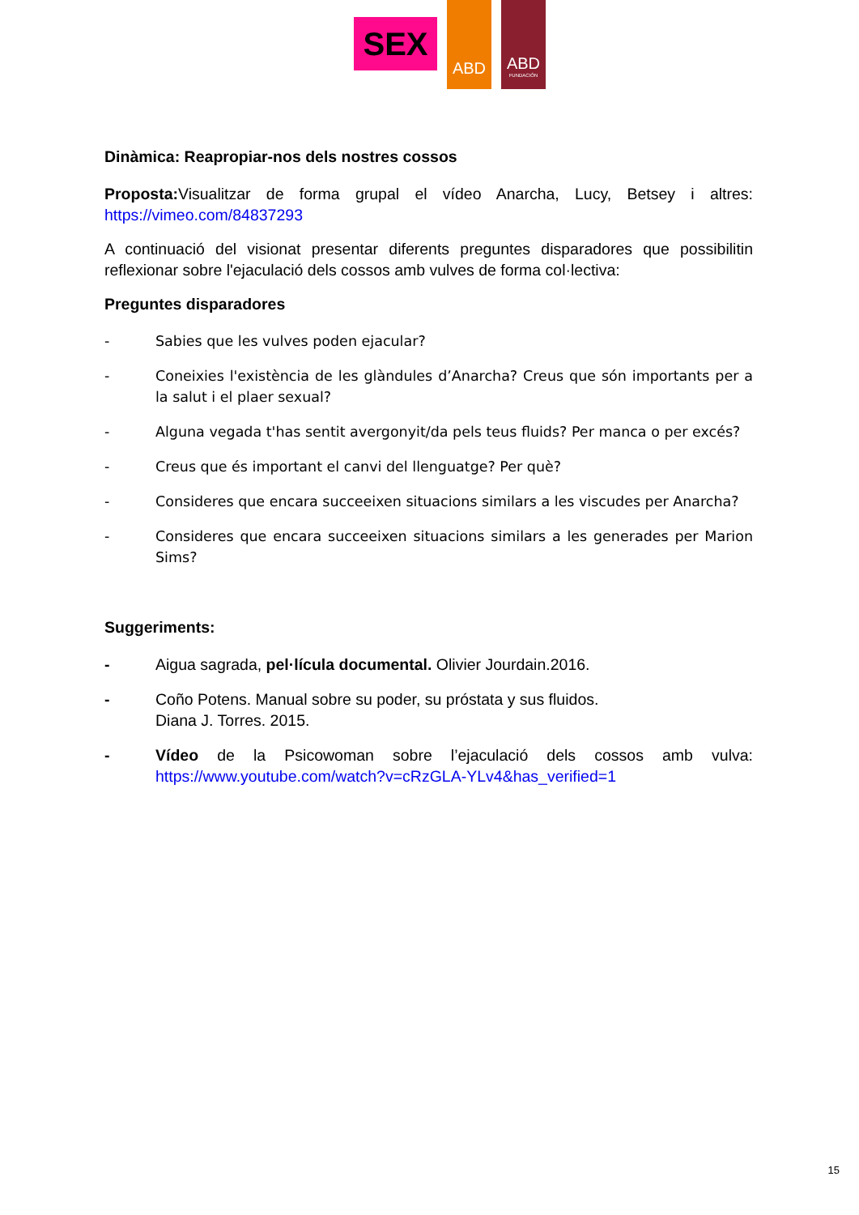SEX
ABD ABD
FUNDACIÓN
Dinàmica: Reapropiar-nos dels nostres cossos
Proposta: Visualitzar de forma grupal el vídeo Anarcha, Lucy, Betsey i altres: https://vimeo.com/84837293
A continuació del visionat presentar diferents preguntes disparadores que possibilitin reflexionar sobre l'ejaculació dels cossos amb vulves de forma col·lectiva:
Preguntes disparadores
- Sabies que les vulves poden ejacular?
- Coneixies l'existència de les glàndules d’Anarcha? Creus que són importants per a la salut i el plaer sexual?
- Alguna vegada t'has sentit avergonyit/da pels teus fluids? Per manca o per excés?
- Creus que és important el canvi del llenguatge? Per què?
- Consideres que encara succeeixen situacions similars a les viscudes per Anarcha?
- Consideres que encara succeeixen situacions similars a les generades per Marion Sims?
Suggeriments:
- Aigua sagrada, pel·lícula documental. Olivier Jourdain.2016.
- Coño Potens. Manual sobre su poder, su próstata y sus fluidos.
Diana J. Torres. 2015.
- Vídeo de la Psicowoman sobre l’ejaculació dels cossos amb vulva: https://www.youtube.com/watch?v=cRzGLA-YLv4&has_verified=1
15